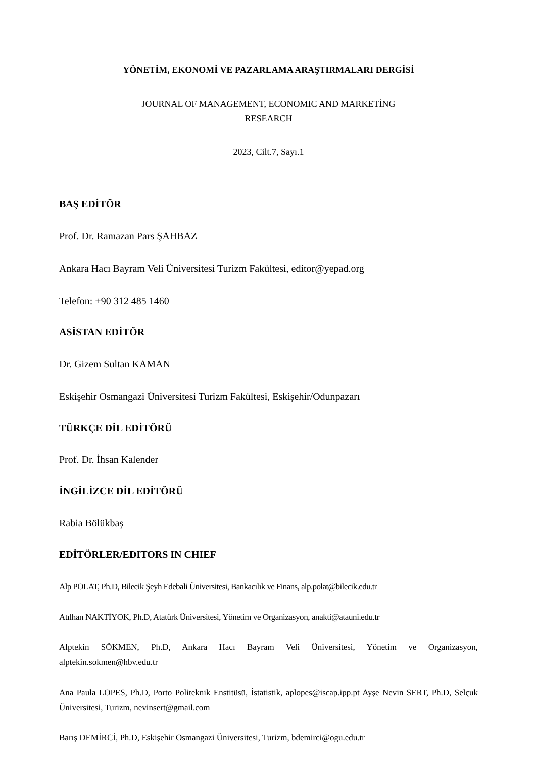YÖNETİM, EKONOMİ VE PAZARLAMA ARAŞTIRMALARI DERGİSİ
JOURNAL OF MANAGEMENT, ECONOMIC AND MARKETİNG
RESEARCH
2023, Cilt.7, Sayı.1
BAŞ EDİTÖR
Prof. Dr. Ramazan Pars ŞAHBAZ
Ankara Hacı Bayram Veli Üniversitesi Turizm Fakültesi, editor@yepad.org
Telefon: +90 312 485 1460
ASİSTAN EDİTÖR
Dr. Gizem Sultan KAMAN
Eskişehir Osmangazi Üniversitesi Turizm Fakültesi, Eskişehir/Odunpazarı
TÜRKÇE DİL EDİTÖRÜ
Prof. Dr. İhsan Kalender
İNGİLİZCE DİL EDİTÖRÜ
Rabia Bölükbaş
EDİTÖRLER/EDITORS IN CHIEF
Alp POLAT, Ph.D, Bilecik Şeyh Edebali Üniversitesi, Bankacılık ve Finans, alp.polat@bilecik.edu.tr
Atılhan NAKTİYOK, Ph.D, Atatürk Üniversitesi, Yönetim ve Organizasyon, anakti@atauni.edu.tr
Alptekin SÖKMEN, Ph.D, Ankara Hacı Bayram Veli Üniversitesi, Yönetim ve Organizasyon, alptekin.sokmen@hbv.edu.tr
Ana Paula LOPES, Ph.D, Porto Politeknik Enstitüsü, İstatistik, aplopes@iscap.ipp.pt Ayşe Nevin SERT, Ph.D, Selçuk Üniversitesi, Turizm, nevinsert@gmail.com
Barış DEMİRCİ, Ph.D, Eskişehir Osmangazi Üniversitesi, Turizm, bdemirci@ogu.edu.tr